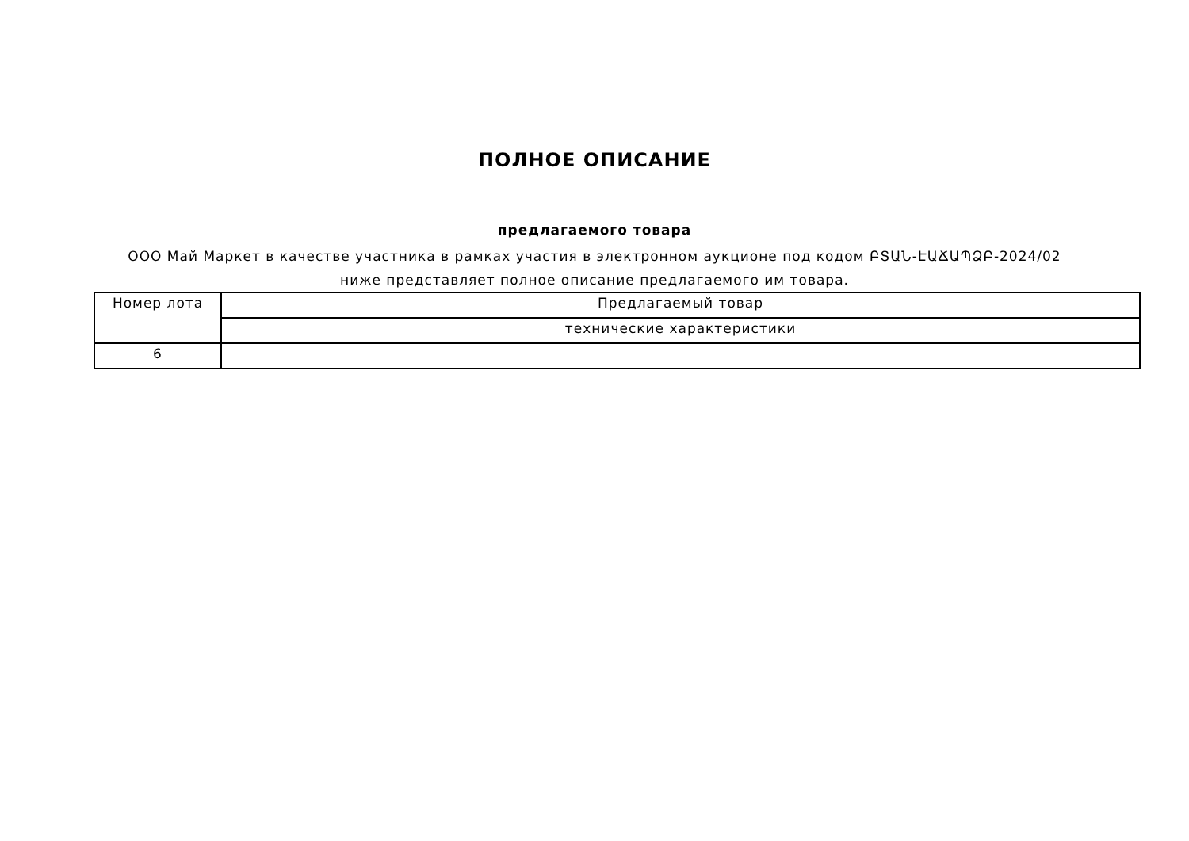ПОЛНОЕ ОПИСАНИЕ
предлагаемого товара
ООО Май Маркет в качестве участника в рамках участия в электронном аукционе под кодом ԲՏԱՆ-ԷԱՃԱՊՁԲ-2024/02 ниже представляет полное описание предлагаемого им товара.
| Номер лота | Предлагаемый товар |
| | технические характеристики |
| 6 | |